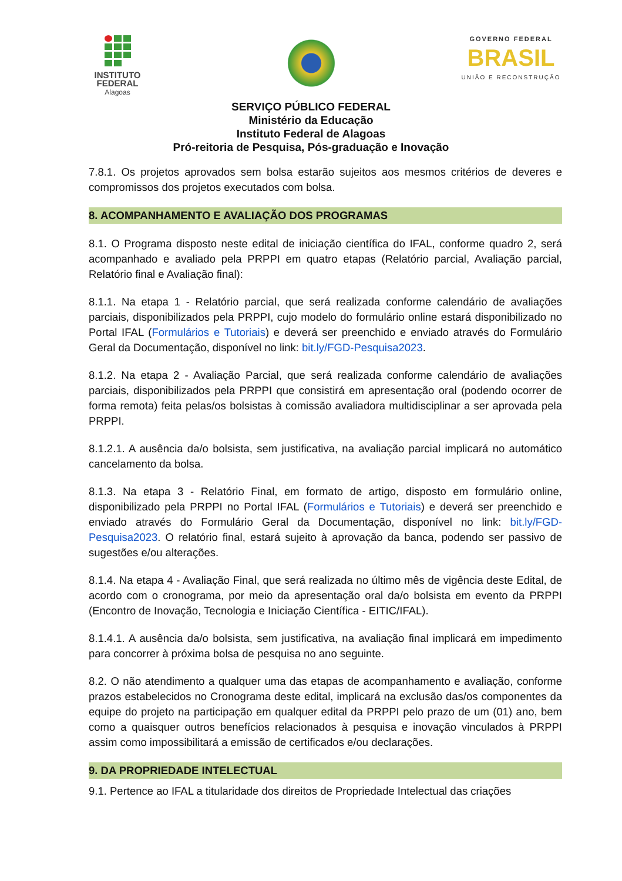INSTITUTO
FEDERAL
Alagoas
GOVERNO FEDERAL
BRASIL
UNIÃO E RECONSTRUÇÃO
SERVIÇO PÚBLICO FEDERAL
Ministério da Educação
Instituto Federal de Alagoas
Pró-reitoria de Pesquisa, Pós-graduação e Inovação
7.8.1. Os projetos aprovados sem bolsa estarão sujeitos aos mesmos critérios de deveres e compromissos dos projetos executados com bolsa.
8. ACOMPANHAMENTO E AVALIAÇÃO DOS PROGRAMAS
8.1. O Programa disposto neste edital de iniciação científica do IFAL, conforme quadro 2, será acompanhado e avaliado pela PRPPI em quatro etapas (Relatório parcial, Avaliação parcial, Relatório final e Avaliação final):
8.1.1. Na etapa 1 - Relatório parcial, que será realizada conforme calendário de avaliações parciais, disponibilizados pela PRPPI, cujo modelo do formulário online estará disponibilizado no Portal IFAL (Formulários e Tutoriais) e deverá ser preenchido e enviado através do Formulário Geral da Documentação, disponível no link: bit.ly/FGD-Pesquisa2023.
8.1.2. Na etapa 2 - Avaliação Parcial, que será realizada conforme calendário de avaliações parciais, disponibilizados pela PRPPI que consistirá em apresentação oral (podendo ocorrer de forma remota) feita pelas/os bolsistas à comissão avaliadora multidisciplinar a ser aprovada pela PRPPI.
8.1.2.1. A ausência da/o bolsista, sem justificativa, na avaliação parcial implicará no automático cancelamento da bolsa.
8.1.3. Na etapa 3 - Relatório Final, em formato de artigo, disposto em formulário online, disponibilizado pela PRPPI no Portal IFAL (Formulários e Tutoriais) e deverá ser preenchido e enviado através do Formulário Geral da Documentação, disponível no link: bit.ly/FGD-Pesquisa2023. O relatório final, estará sujeito à aprovação da banca, podendo ser passivo de sugestões e/ou alterações.
8.1.4. Na etapa 4 - Avaliação Final, que será realizada no último mês de vigência deste Edital, de acordo com o cronograma, por meio da apresentação oral da/o bolsista em evento da PRPPI (Encontro de Inovação, Tecnologia e Iniciação Científica - EITIC/IFAL).
8.1.4.1. A ausência da/o bolsista, sem justificativa, na avaliação final implicará em impedimento para concorrer à próxima bolsa de pesquisa no ano seguinte.
8.2. O não atendimento a qualquer uma das etapas de acompanhamento e avaliação, conforme prazos estabelecidos no Cronograma deste edital, implicará na exclusão das/os componentes da equipe do projeto na participação em qualquer edital da PRPPI pelo prazo de um (01) ano, bem como a quaisquer outros benefícios relacionados à pesquisa e inovação vinculados à PRPPI assim como impossibilitará a emissão de certificados e/ou declarações.
9. DA PROPRIEDADE INTELECTUAL
9.1. Pertence ao IFAL a titularidade dos direitos de Propriedade Intelectual das criações